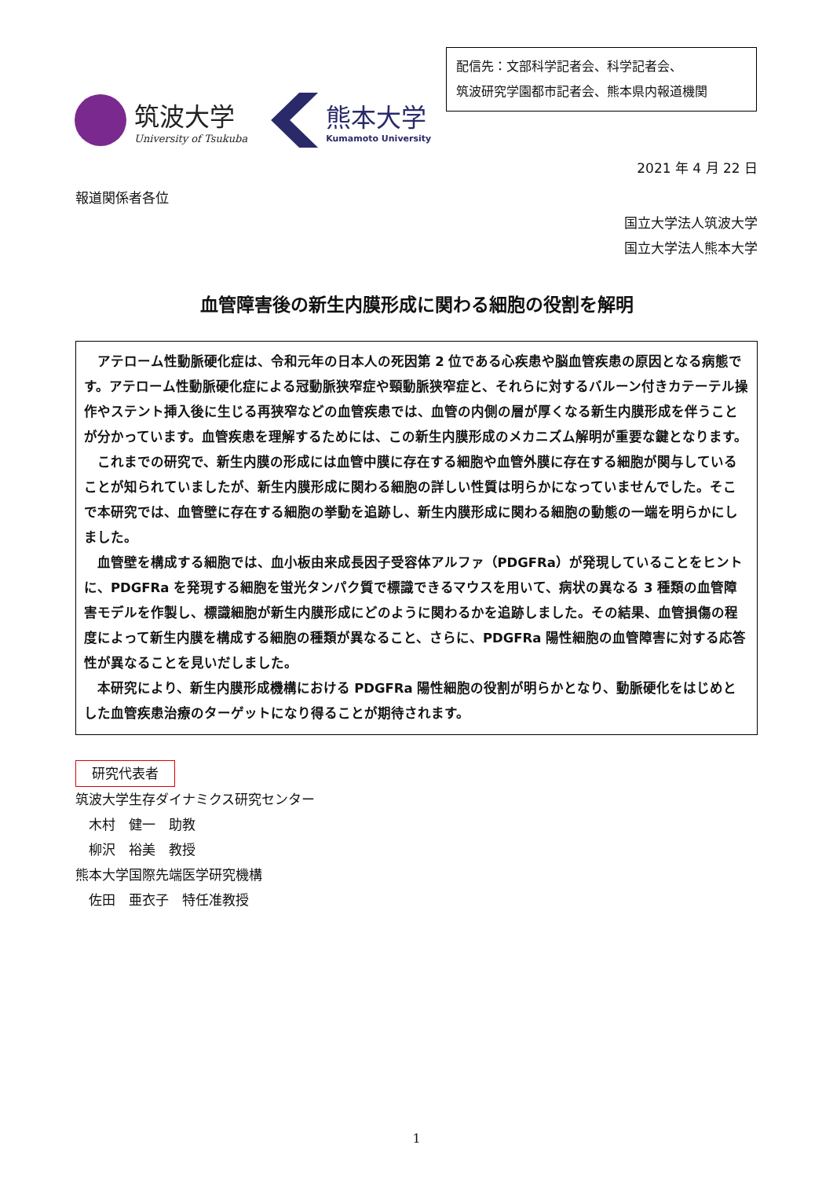配信先：文部科学記者会、科学記者会、
筑波研究学園都市記者会、熊本県内報道機関
筑波大学
University of Tsukuba
熊本大学
Kumamoto University
2021 年 4 月 22 日
報道関係者各位
国立大学法人筑波大学
国立大学法人熊本大学
血管障害後の新生内膜形成に関わる細胞の役割を解明
アテローム性動脈硬化症は、令和元年の日本人の死因第 2 位である心疾患や脳血管疾患の原因となる病態です。アテローム性動脈硬化症による冠動脈狭窄症や頸動脈狭窄症と、それらに対するバルーン付きカテーテル操作やステント挿入後に生じる再狭窄などの血管疾患では、血管の内側の層が厚くなる新生内膜形成を伴うことが分かっています。血管疾患を理解するためには、この新生内膜形成のメカニズム解明が重要な鍵となります。
これまでの研究で、新生内膜の形成には血管中膜に存在する細胞や血管外膜に存在する細胞が関与していることが知られていましたが、新生内膜形成に関わる細胞の詳しい性質は明らかになっていませんでした。そこで本研究では、血管壁に存在する細胞の挙動を追跡し、新生内膜形成に関わる細胞の動態の一端を明らかにしました。
血管壁を構成する細胞では、血小板由来成長因子受容体アルファ（PDGFRa）が発現していることをヒントに、PDGFRa を発現する細胞を蛍光タンパク質で標識できるマウスを用いて、病状の異なる 3 種類の血管障害モデルを作製し、標識細胞が新生内膜形成にどのように関わるかを追跡しました。その結果、血管損傷の程度によって新生内膜を構成する細胞の種類が異なること、さらに、PDGFRa 陽性細胞の血管障害に対する応答性が異なることを見いだしました。
本研究により、新生内膜形成機構における PDGFRa 陽性細胞の役割が明らかとなり、動脈硬化をはじめとした血管疾患治療のターゲットになり得ることが期待されます。
研究代表者
筑波大学生存ダイナミクス研究センター
　木村　健一　助教
　柳沢　裕美　教授
熊本大学国際先端医学研究機構
　佐田　亜衣子　特任准教授
1